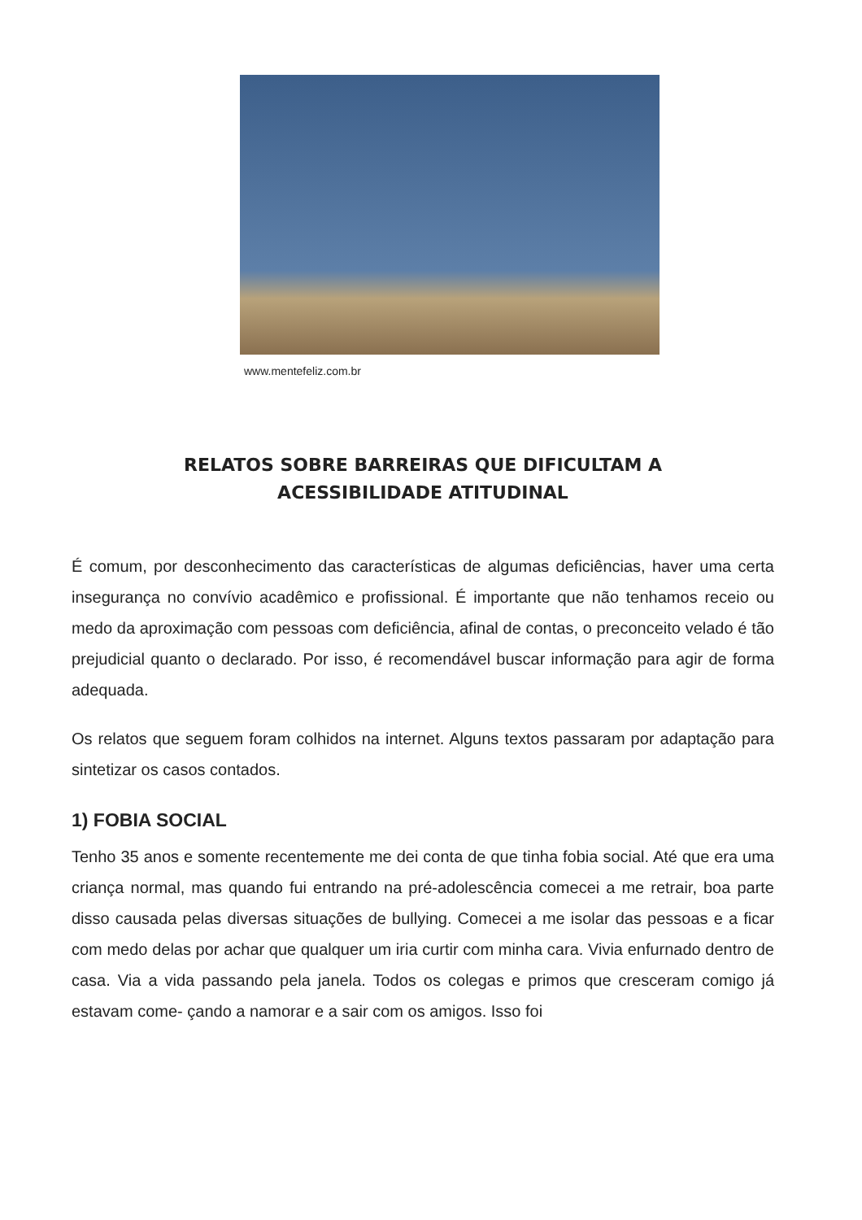www.mentefeliz.com.br
RELATOS SOBRE BARREIRAS QUE DIFICULTAM A
ACESSIBILIDADE ATITUDINAL
É comum, por desconhecimento das características de algumas deficiências, haver uma certa insegurança no convívio acadêmico e profissional. É importante que não tenhamos receio ou medo da aproximação com pessoas com deficiência, afinal de contas, o preconceito velado é tão prejudicial quanto o declarado. Por isso, é recomendável buscar informação para agir de forma adequada.
Os relatos que seguem foram colhidos na internet. Alguns textos passaram por adaptação para sintetizar os casos contados.
1) FOBIA SOCIAL
Tenho 35 anos e somente recentemente me dei conta de que tinha fobia social. Até que era uma criança normal, mas quando fui entrando na pré-adolescência comecei a me retrair, boa parte disso causada pelas diversas situações de bullying. Comecei a me isolar das pessoas e a ficar com medo delas por achar que qualquer um iria curtir com minha cara. Vivia enfurnado dentro de casa. Via a vida passando pela janela. Todos os colegas e primos que cresceram comigo já estavam come- çando a namorar e a sair com os amigos. Isso foi